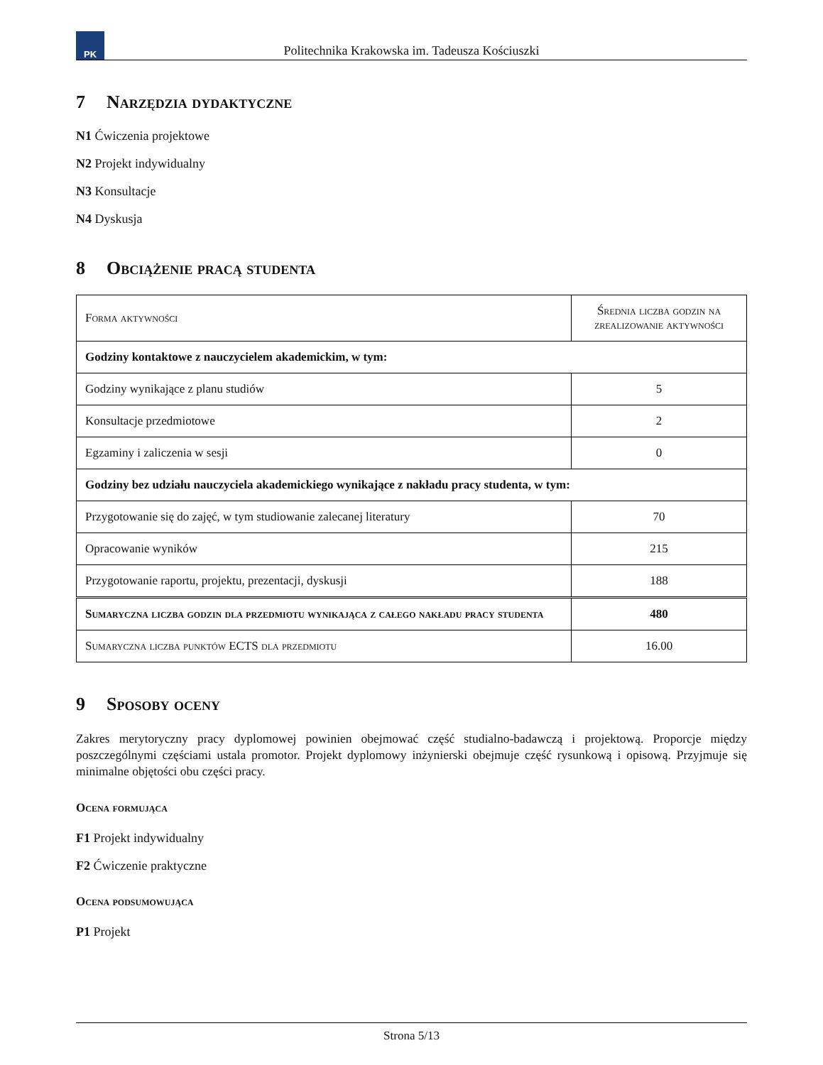PK
Politechnika Krakowska im. Tadeusza Kościuszki
7 Narzędzia dydaktyczne
N1 Ćwiczenia projektowe
N2 Projekt indywidualny
N3 Konsultacje
N4 Dyskusja
8 Obciążenie pracą studenta
| Forma aktywności | Średnia liczba godzin na zrealizowanie aktywności |
| Godziny kontaktowe z nauczycielem akademickim, w tym: | |
| Godziny wynikające z planu studiów | 5 |
| Konsultacje przedmiotowe | 2 |
| Egzaminy i zaliczenia w sesji | 0 |
| Godziny bez udziału nauczyciela akademickiego wynikające z nakładu pracy studenta, w tym: | |
| Przygotowanie się do zajęć, w tym studiowanie zalecanej literatury | 70 |
| Opracowanie wyników | 215 |
| Przygotowanie raportu, projektu, prezentacji, dyskusji | 188 |
| Sumaryczna liczba godzin dla przedmiotu wynikająca z całego nakładu pracy studenta | 480 |
| Sumaryczna liczba punktów ECTS dla przedmiotu | 16.00 |
9 Sposoby oceny
Zakres merytoryczny pracy dyplomowej powinien obejmować część studialno-badawczą i projektową. Proporcje między poszczególnymi częściami ustala promotor. Projekt dyplomowy inżynierski obejmuje część rysunkową i opisową. Przyjmuje się minimalne objętości obu części pracy.
Ocena formująca
F1 Projekt indywidualny
F2 Ćwiczenie praktyczne
Ocena podsumowująca
P1 Projekt
Strona 5/13